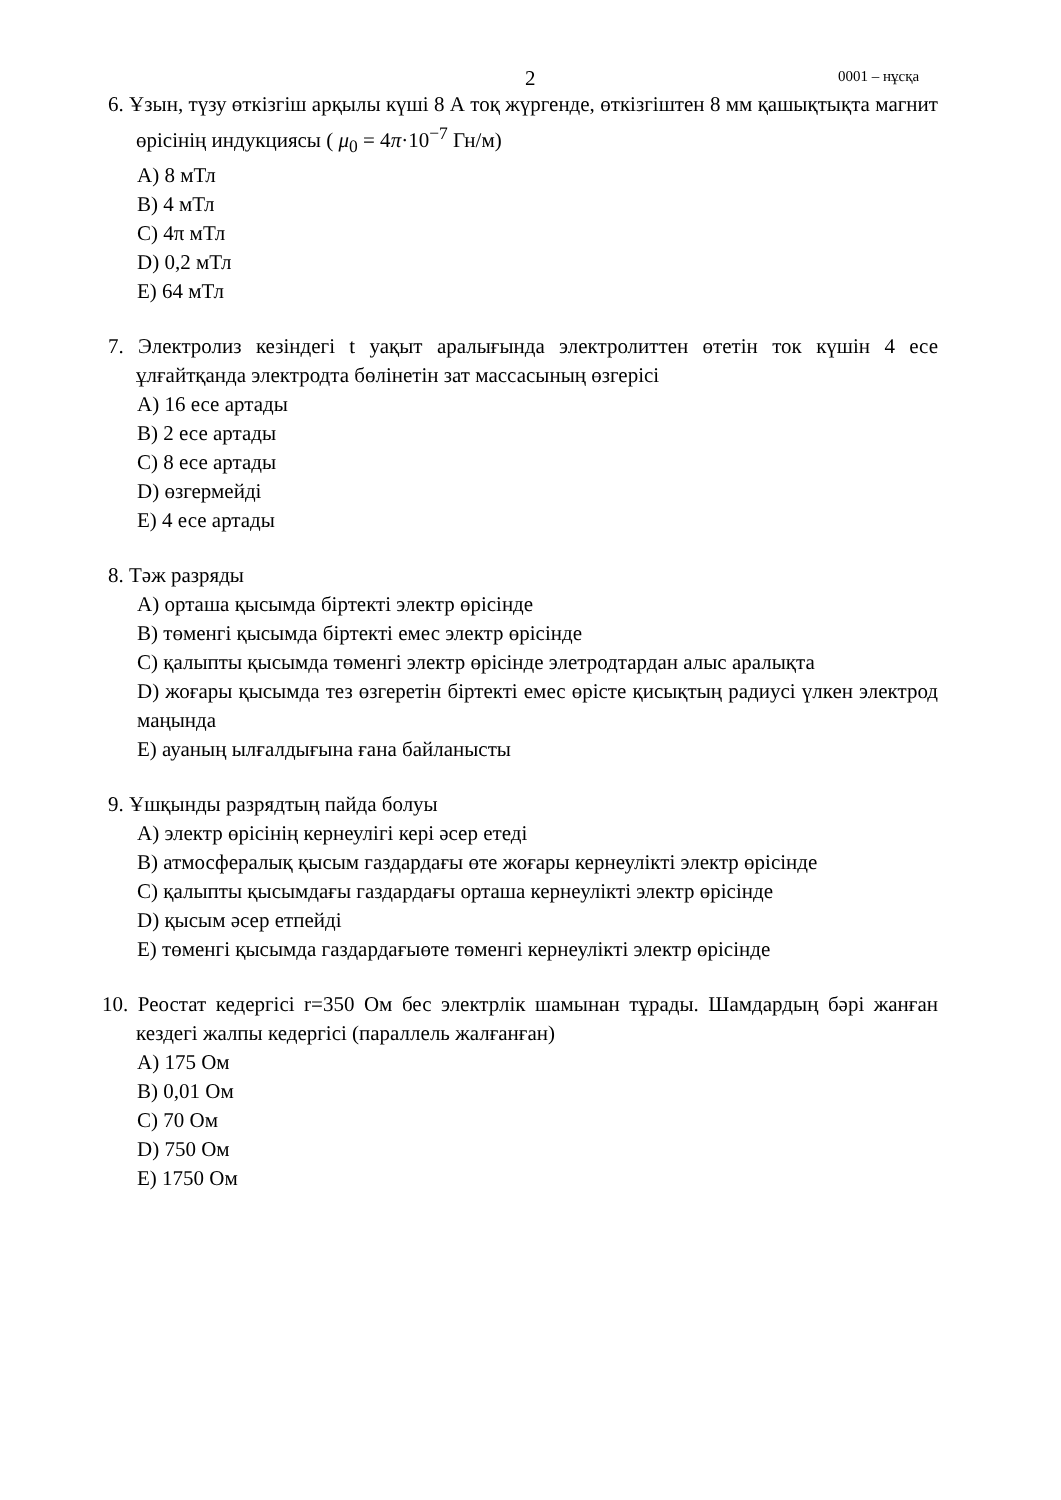2 0001 – нұсқа
6. Ұзын, түзу өткізгіш арқылы күші 8 А тоқ жүргенде, өткізгіштен 8 мм қашықтықта магнит өрісінің индукциясы ( μ<sub>0</sub> = 4π·10<sup>−7</sup> Гн/м)
A) 8 мТл
B) 4 мТл
C) 4π мТл
D) 0,2 мТл
E) 64 мТл
7. Электролиз кезіндегі t уақыт аралығында электролиттен өтетін ток күшін 4 есе ұлғайтқанда электродта бөлінетін зат массасының өзгерісі
A) 16 есе артады
B) 2 есе артады
C) 8 есе артады
D) өзгермейді
E) 4 есе артады
8. Тәж разряды
A) орташа қысымда біртекті электр өрісінде
B) төменгі қысымда біртекті емес электр өрісінде
C) қалыпты қысымда төменгі электр өрісінде элетродтардан алыс аралықта
D) жоғары қысымда тез өзгеретін біртекті емес өрісте қисықтың радиусі үлкен электрод маңында
E) ауаның ылғалдығына ғана байланысты
9. Ұшқынды разрядтың пайда болуы
A) электр өрісінің кернеулігі кері әсер етеді
B) атмосфералық қысым газдардағы өте жоғары кернеулікті электр өрісінде
C) қалыпты қысымдағы газдардағы орташа кернеулікті электр өрісінде
D) қысым әсер етпейді
E) төменгі қысымда газдардағыөте төменгі кернеулікті электр өрісінде
10. Реостат кедергісі r=350 Ом бес электрлік шамынан тұрады. Шамдардың бәрі жанған кездегі жалпы кедергісі (параллель жалғанған)
A) 175 Ом
B) 0,01 Ом
C) 70 Ом
D) 750 Ом
E) 1750 Ом